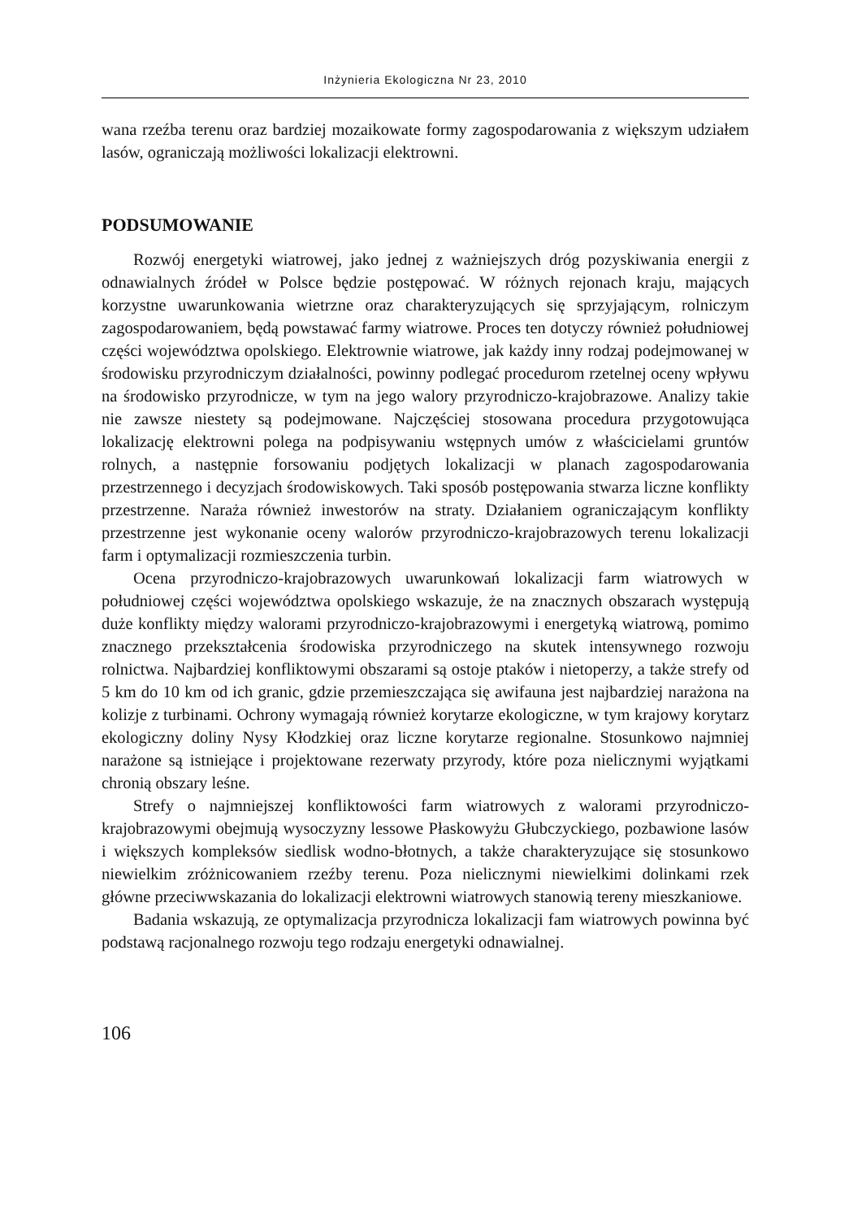Inżynieria Ekologiczna Nr 23, 2010
wana rzeźba terenu oraz bardziej mozaikowate formy zagospodarowania z większym udziałem lasów, ograniczają możliwości lokalizacji elektrowni.
PODSUMOWANIE
Rozwój energetyki wiatrowej, jako jednej z ważniejszych dróg pozyskiwania energii z odnawialnych źródeł w Polsce będzie postępować. W różnych rejonach kraju, mających korzystne uwarunkowania wietrzne oraz charakteryzujących się sprzyjającym, rolniczym zagospodarowaniem, będą powstawać farmy wiatrowe. Proces ten dotyczy również południowej części województwa opolskiego. Elektrownie wiatrowe, jak każdy inny rodzaj podejmowanej w środowisku przyrodniczym działalności, powinny podlegać procedurom rzetelnej oceny wpływu na środowisko przyrodnicze, w tym na jego walory przyrodniczo-krajobrazowe. Analizy takie nie zawsze niestety są podejmowane. Najczęściej stosowana procedura przygotowująca lokalizację elektrowni polega na podpisywaniu wstępnych umów z właścicielami gruntów rolnych, a następnie forsowaniu podjętych lokalizacji w planach zagospodarowania przestrzennego i decyzjach środowiskowych. Taki sposób postępowania stwarza liczne konflikty przestrzenne. Naraża również inwestorów na straty. Działaniem ograniczającym konflikty przestrzenne jest wykonanie oceny walorów przyrodniczo-krajobrazowych terenu lokalizacji farm i optymalizacji rozmieszczenia turbin.
Ocena przyrodniczo-krajobrazowych uwarunkowań lokalizacji farm wiatrowych w południowej części województwa opolskiego wskazuje, że na znacznych obszarach występują duże konflikty między walorami przyrodniczo-krajobrazowymi i energetyką wiatrową, pomimo znacznego przekształcenia środowiska przyrodniczego na skutek intensywnego rozwoju rolnictwa. Najbardziej konfliktowymi obszarami są ostoje ptaków i nietoperzy, a także strefy od 5 km do 10 km od ich granic, gdzie przemieszczająca się awifauna jest najbardziej narażona na kolizje z turbinami. Ochrony wymagają również korytarze ekologiczne, w tym krajowy korytarz ekologiczny doliny Nysy Kłodzkiej oraz liczne korytarze regionalne. Stosunkowo najmniej narażone są istniejące i projektowane rezerwaty przyrody, które poza nielicznymi wyjątkami chronią obszary leśne.
Strefy o najmniejszej konfliktowości farm wiatrowych z walorami przyrodniczo-krajobrazowymi obejmują wysoczyzny lessowe Płaskowyżu Głubczyckiego, pozbawione lasów i większych kompleksów siedlisk wodno-błotnych, a także charakteryzujące się stosunkowo niewielkim zróżnicowaniem rzeźby terenu. Poza nielicznymi niewielkimi dolinkami rzek główne przeciwwskazania do lokalizacji elektrowni wiatrowych stanowią tereny mieszkaniowe.
Badania wskazują, ze optymalizacja przyrodnicza lokalizacji fam wiatrowych powinna być podstawą racjonalnego rozwoju tego rodzaju energetyki odnawialnej.
106